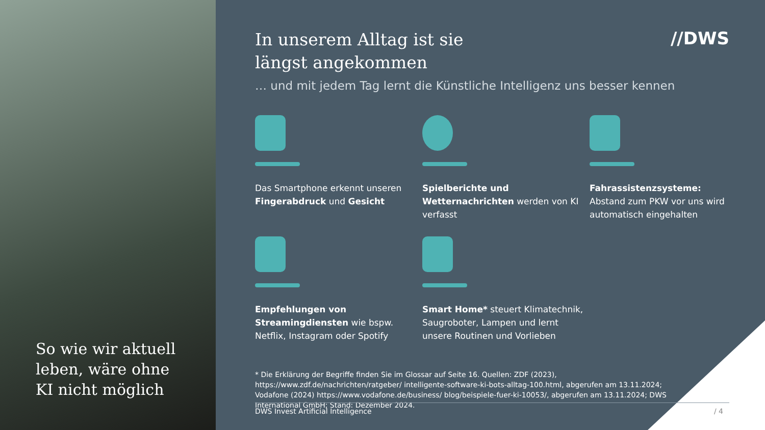So wie wir aktuell
leben, wäre ohne
KI nicht möglich
//DWS
In unserem Alltag ist sie
längst angekommen
… und mit jedem Tag lernt die Künstliche Intelligenz uns besser kennen
Das Smartphone erkennt unseren Fingerabdruck und Gesicht
Spielberichte und Wetternachrichten werden von KI verfasst
Fahrassistenzsysteme: Abstand zum PKW vor uns wird automatisch eingehalten
Empfehlungen von Streamingdiensten wie bspw. Netflix, Instagram oder Spotify
Smart Home* steuert Klimatechnik, Saugroboter, Lampen und lernt unsere Routinen und Vorlieben
* Die Erklärung der Begriffe finden Sie im Glossar auf Seite 16. Quellen: ZDF (2023), https://www.zdf.de/nachrichten/ratgeber/ intelligente-software-ki-bots-alltag-100.html, abgerufen am 13.11.2024; Vodafone (2024) https://www.vodafone.de/business/ blog/beispiele-fuer-ki-10053/, abgerufen am 13.11.2024; DWS International GmbH; Stand: Dezember 2024.
DWS Invest Artificial Intelligence / 4